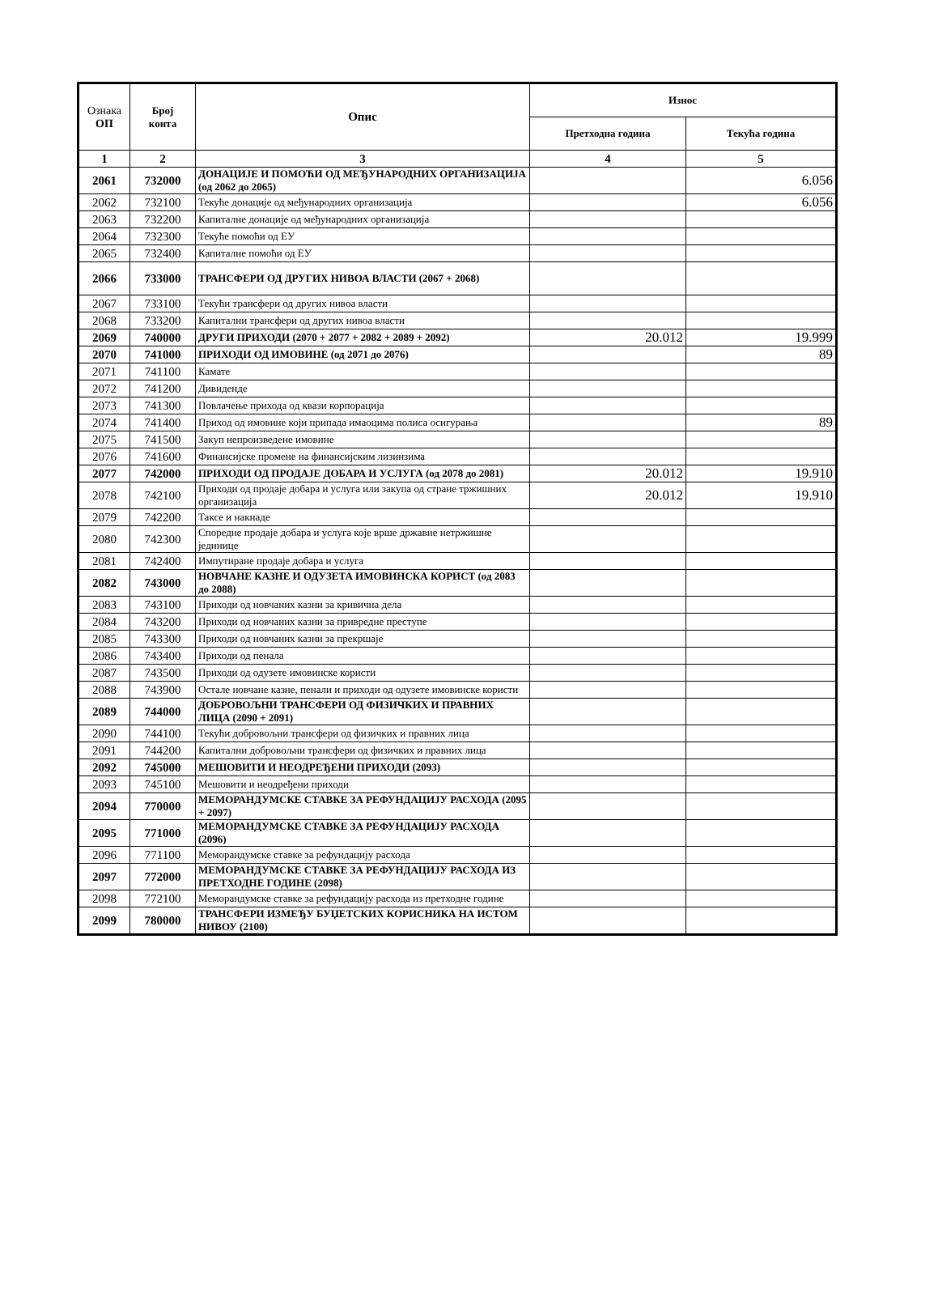| Ознака ОП | Број конта | Опис | Износ | |
| --- | --- | --- | --- | --- |
| | | | Претходна година | Текућа година |
| 1 | 2 | 3 | 4 | 5 |
| 2061 | 732000 | ДОНАЦИЈЕ И ПОМОЋИ ОД МЕЂУНАРОДНИХ ОРГАНИЗАЦИЈА (од 2062 до 2065) | | 6.056 |
| 2062 | 732100 | Текуће донације од међународних организација | | 6.056 |
| 2063 | 732200 | Капиталне донације од међународних организација | | |
| 2064 | 732300 | Текуће помоћи од ЕУ | | |
| 2065 | 732400 | Капиталне помоћи од ЕУ | | |
| 2066 | 733000 | ТРАНСФЕРИ ОД ДРУГИХ НИВОА ВЛАСТИ (2067 + 2068) | | |
| 2067 | 733100 | Текући трансфери од других нивоа власти | | |
| 2068 | 733200 | Капитални трансфери од других нивоа власти | | |
| 2069 | 740000 | ДРУГИ ПРИХОДИ (2070 + 2077 + 2082 + 2089 + 2092) | 20.012 | 19.999 |
| 2070 | 741000 | ПРИХОДИ ОД ИМОВИНЕ (од 2071 до 2076) | | 89 |
| 2071 | 741100 | Камате | | |
| 2072 | 741200 | Дивиденде | | |
| 2073 | 741300 | Повлачење прихода од квази корпорација | | |
| 2074 | 741400 | Приход од имовине који припада имаоцима полиса осигурања | | 89 |
| 2075 | 741500 | Закуп непроизведене имовине | | |
| 2076 | 741600 | Финансијске промене на финансијским лизинзима | | |
| 2077 | 742000 | ПРИХОДИ ОД ПРОДАЈЕ ДОБАРА И УСЛУГА (од 2078 до 2081) | 20.012 | 19.910 |
| 2078 | 742100 | Приходи од продаје добара и услуга или закупа од стране тржишних организација | 20.012 | 19.910 |
| 2079 | 742200 | Таксе и накнаде | | |
| 2080 | 742300 | Споредне продаје добара и услуга које врше државне нетржишне јединице | | |
| 2081 | 742400 | Импутиране продаје добара и услуга | | |
| 2082 | 743000 | НОВЧАНЕ КАЗНЕ И ОДУЗЕТА ИМОВИНСКА КОРИСТ (од 2083 до 2088) | | |
| 2083 | 743100 | Приходи од новчаних казни за кривична дела | | |
| 2084 | 743200 | Приходи од новчаних казни за привредне преступе | | |
| 2085 | 743300 | Приходи од новчаних казни за прекршаје | | |
| 2086 | 743400 | Приходи од пенала | | |
| 2087 | 743500 | Приходи од одузете имовинске користи | | |
| 2088 | 743900 | Остале новчане казне, пенали и приходи од одузете имовинске користи | | |
| 2089 | 744000 | ДОБРОВОЉНИ ТРАНСФЕРИ ОД ФИЗИЧКИХ И ПРАВНИХ ЛИЦА (2090 + 2091) | | |
| 2090 | 744100 | Текући добровољни трансфери од физичких и правних лица | | |
| 2091 | 744200 | Капитални добровољни трансфери од физичких и правних лица | | |
| 2092 | 745000 | МЕШОВИТИ И НЕОДРЕЂЕНИ ПРИХОДИ (2093) | | |
| 2093 | 745100 | Мешовити и неодређени приходи | | |
| 2094 | 770000 | МЕМОРАНДУМСКЕ СТАВКЕ ЗА РЕФУНДАЦИЈУ РАСХОДА (2095 + 2097) | | |
| 2095 | 771000 | МЕМОРАНДУМСКЕ СТАВКЕ ЗА РЕФУНДАЦИЈУ РАСХОДА (2096) | | |
| 2096 | 771100 | Меморандумске ставке за рефундацију расхода | | |
| 2097 | 772000 | МЕМОРАНДУМСКЕ СТАВКЕ ЗА РЕФУНДАЦИЈУ РАСХОДА ИЗ ПРЕТХОДНЕ ГОДИНЕ (2098) | | |
| 2098 | 772100 | Меморандумске ставке за рефундацију расхода из претходне године | | |
| 2099 | 780000 | ТРАНСФЕРИ ИЗМЕЂУ БУЏЕТСКИХ КОРИСНИКА НА ИСТОМ НИВОУ (2100) | | |